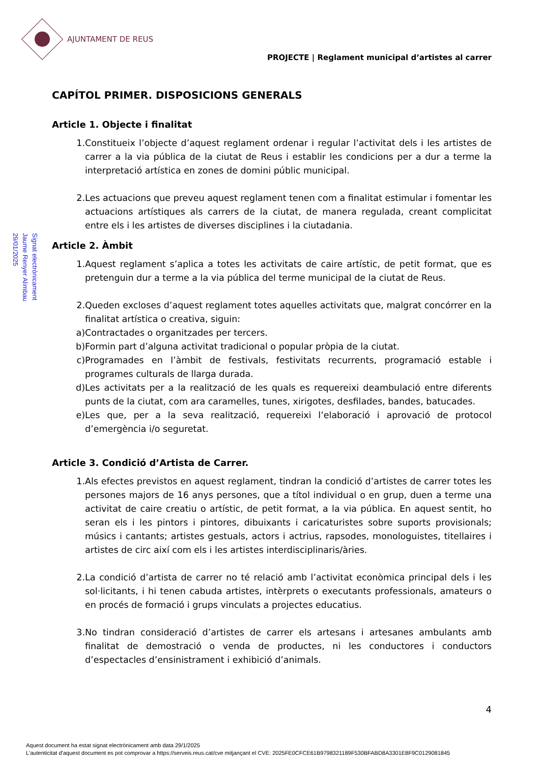AJUNTAMENT DE REUS
PROJECTE | Reglament municipal d’artistes al carrer
Signat electrònicament
Jaume Renyer Alimbau
29/01/2025
CAPÍTOL PRIMER. DISPOSICIONS GENERALS
Article 1. Objecte i finalitat
1. Constitueix l’objecte d’aquest reglament ordenar i regular l’activitat dels i les artistes de carrer a la via pública de la ciutat de Reus i establir les condicions per a dur a terme la interpretació artística en zones de domini públic municipal.
2. Les actuacions que preveu aquest reglament tenen com a finalitat estimular i fomentar les actuacions artístiques als carrers de la ciutat, de manera regulada, creant complicitat entre els i les artistes de diverses disciplines i la ciutadania.
Article 2. Àmbit
1. Aquest reglament s’aplica a totes les activitats de caire artístic, de petit format, que es pretenguin dur a terme a la via pública del terme municipal de la ciutat de Reus.
2. Queden excloses d’aquest reglament totes aquelles activitats que, malgrat concórrer en la finalitat artística o creativa, siguin:
a) Contractades o organitzades per tercers.
b) Formin part d’alguna activitat tradicional o popular pròpia de la ciutat.
c) Programades en l’àmbit de festivals, festivitats recurrents, programació estable i programes culturals de llarga durada.
d) Les activitats per a la realització de les quals es requereixi deambulació entre diferents punts de la ciutat, com ara caramelles, tunes, xirigotes, desfilades, bandes, batucades.
e) Les que, per a la seva realització, requereixi l’elaboració i aprovació de protocol d’emergència i/o seguretat.
Article 3. Condició d’Artista de Carrer.
1. Als efectes previstos en aquest reglament, tindran la condició d’artistes de carrer totes les persones majors de 16 anys persones, que a títol individual o en grup, duen a terme una activitat de caire creatiu o artístic, de petit format, a la via pública. En aquest sentit, ho seran els i les pintors i pintores, dibuixants i caricaturistes sobre suports provisionals; músics i cantants; artistes gestuals, actors i actrius, rapsodes, monologuistes, titellaires i artistes de circ així com els i les artistes interdisciplinaris/àries.
2. La condició d’artista de carrer no té relació amb l’activitat econòmica principal dels i les sol·licitants, i hi tenen cabuda artistes, intèrprets o executants professionals, amateurs o en procés de formació i grups vinculats a projectes educatius.
3. No tindran consideració d’artistes de carrer els artesans i artesanes ambulants amb finalitat de demostració o venda de productes, ni les conductores i conductors d’espectacles d’ensinistrament i exhibició d’animals.
4
Aquest document ha estat signat electrònicament amb data 29/1/2025
L'autenticitat d'aquest document es pot comprovar a https://serveis.reus.cat/cve mitjançant el CVE: 2025FE0CFCE61B9798321189F530BFABD8A3301E8F9C0129081845